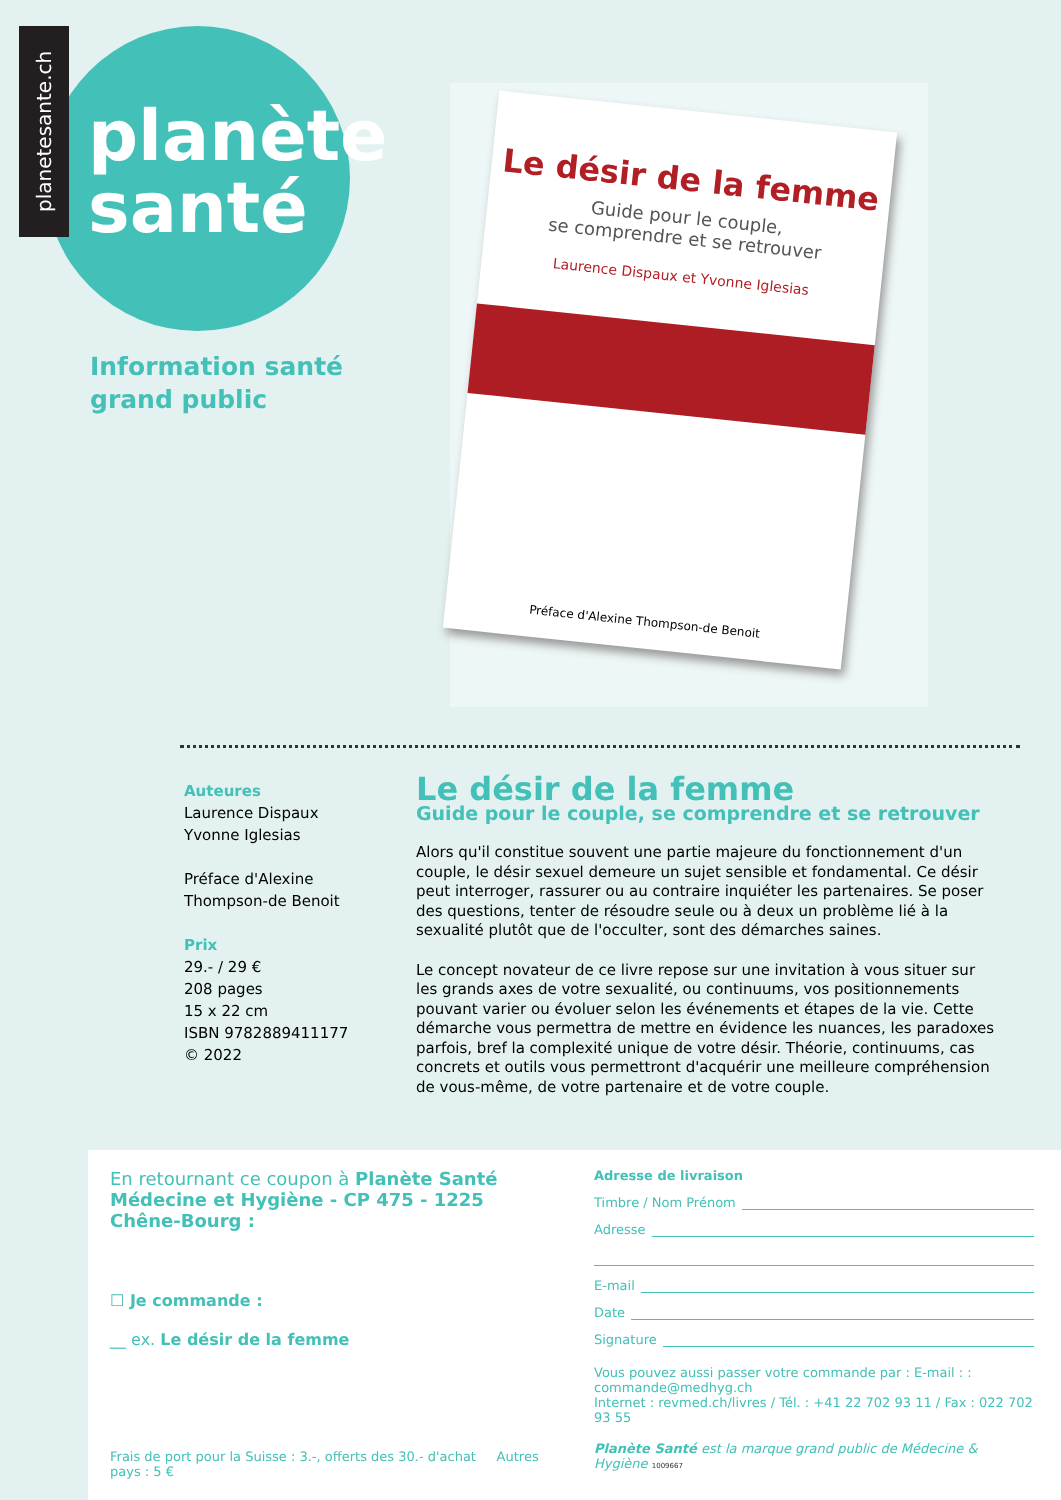planetesante.ch
planète
santé
Information santé
grand public
Le désir de la femme
Guide pour le couple,
se comprendre et se retrouver
Laurence Dispaux et Yvonne Iglesias
Préface d'Alexine Thompson-de Benoit
Auteures
Laurence Dispaux
Yvonne Iglesias
Préface d'Alexine Thompson-de Benoit
Prix
29.- / 29 €
208 pages
15 x 22 cm
ISBN 9782889411177
© 2022
Le désir de la femme
Guide pour le couple, se comprendre et se retrouver
Alors qu'il constitue souvent une partie majeure du fonctionnement d'un couple, le désir sexuel demeure un sujet sensible et fondamental. Ce désir peut interroger, rassurer ou au contraire inquiéter les partenaires. Se poser des questions, tenter de résoudre seule ou à deux un problème lié à la sexualité plutôt que de l'occulter, sont des démarches saines.
Le concept novateur de ce livre repose sur une invitation à vous situer sur les grands axes de votre sexualité, ou continuums, vos positionnements pouvant varier ou évoluer selon les événements et étapes de la vie. Cette démarche vous permettra de mettre en évidence les nuances, les paradoxes parfois, bref la complexité unique de votre désir. Théorie, continuums, cas concrets et outils vous permettront d'acquérir une meilleure compréhension de vous-même, de votre partenaire et de votre couple.
En retournant ce coupon à Planète Santé
Médecine et Hygiène - CP 475 - 1225 Chêne-Bourg :
☐ Je commande :
__ ex. Le désir de la femme
Frais de port pour la Suisse : 3.-, offerts des 30.- d'achat Autres pays : 5 €
Adresse de livraison
Timbre / Nom Prénom
Adresse
E-mail
Date
Signature
Vous pouvez aussi passer votre commande par : E-mail : : commande@medhyg.ch
Internet : revmed.ch/livres / Tél. : +41 22 702 93 11 / Fax : 022 702 93 55
Planète Santé est la marque grand public de Médecine & Hygiène 1009667